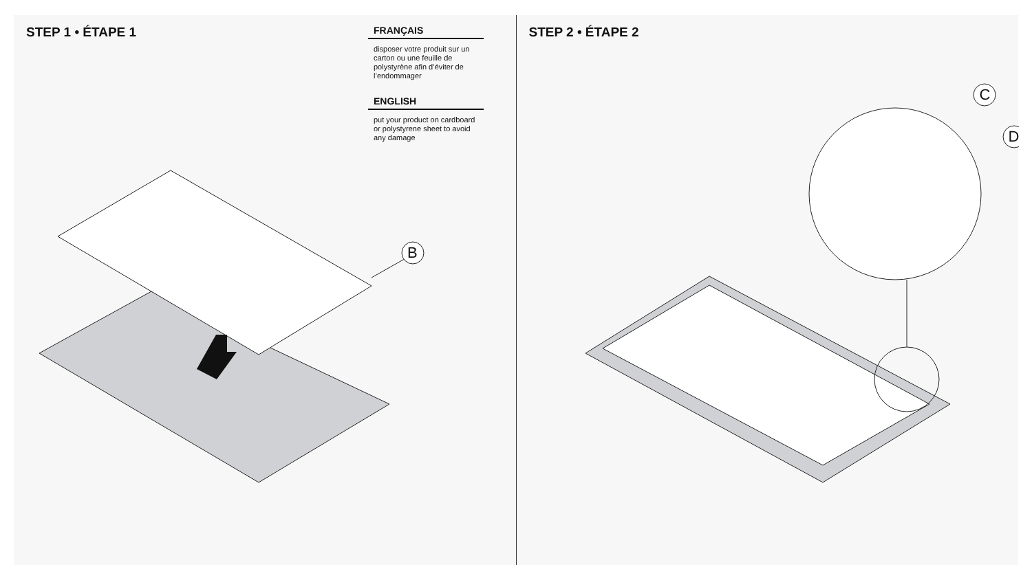STEP 1 • ÉTAPE 1
FRANÇAIS
disposer votre produit sur un carton ou une feuille de polystyrène afin d’éviter de l’endommager
ENGLISH
put your product on cardboard or polystyrene sheet to avoid any damage
B
STEP 2 • ÉTAPE 2
C
D